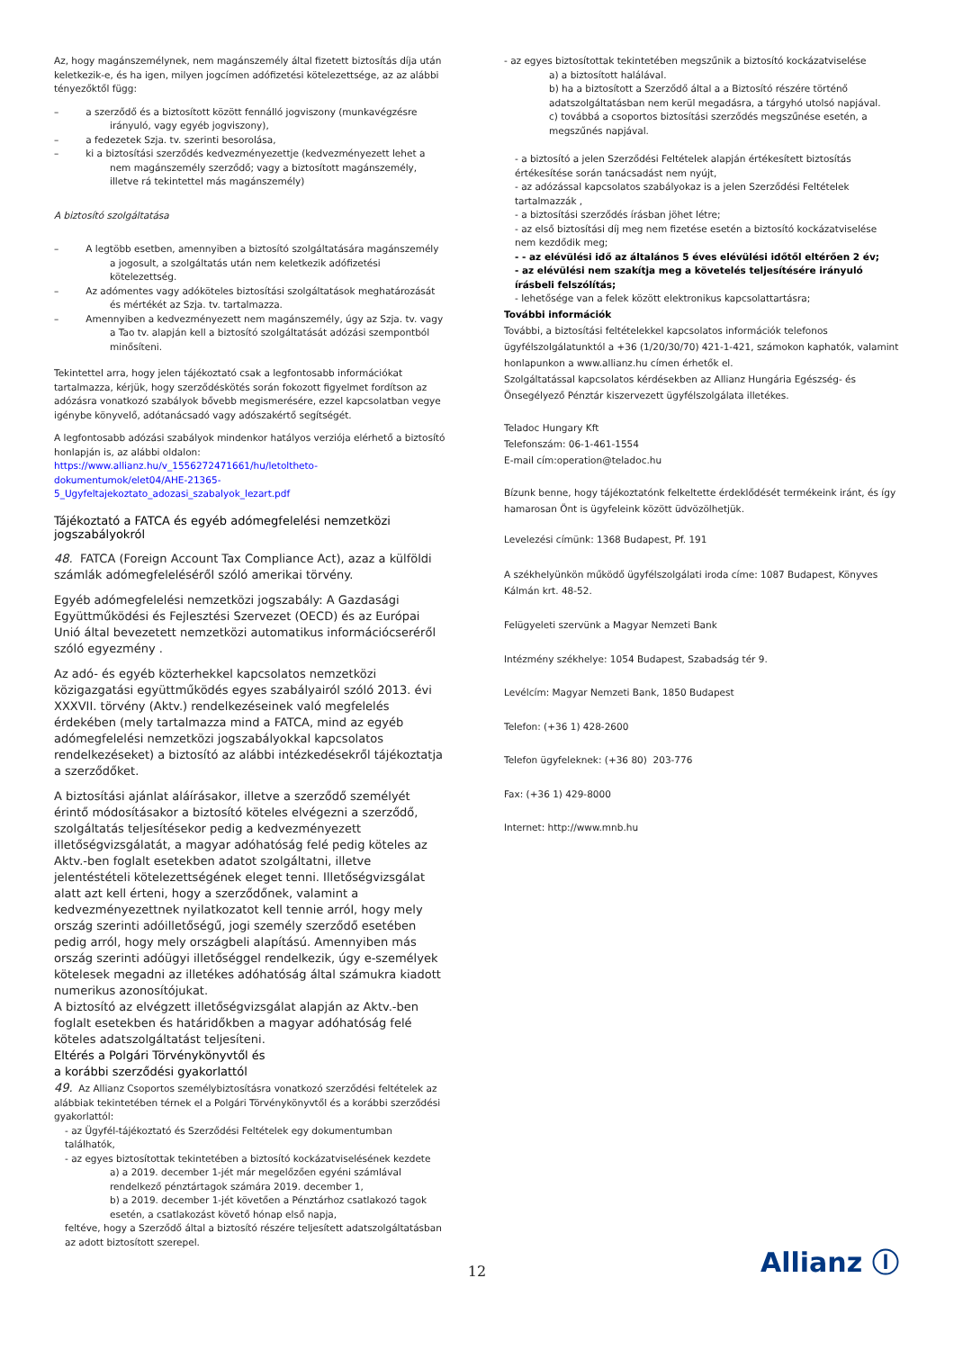Az, hogy magánszemélynek, nem magánszemély által fizetett biztosítás díja után keletkezik-e, és ha igen, milyen jogcímen adófizetési kötelezettsége, az az alábbi tényezőktől függ:
– a szerződő és a biztosított között fennálló jogviszony (munkavégzésre irányuló, vagy egyéb jogviszony),
– a fedezetek Szja. tv. szerinti besorolása,
– ki a biztosítási szerződés kedvezményezettje (kedvezményezett lehet a nem magánszemély szerződő; vagy a biztosított magánszemély, illetve rá tekintettel más magánszemély)
A biztosító szolgáltatása
– A legtöbb esetben, amennyiben a biztosító szolgáltatására magánszemély a jogosult, a szolgáltatás után nem keletkezik adófizetési kötelezettség.
– Az adómentes vagy adóköteles biztosítási szolgáltatások meghatározását és mértékét az Szja. tv. tartalmazza.
– Amennyiben a kedvezményezett nem magánszemély, úgy az Szja. tv. vagy a Tao tv. alapján kell a biztosító szolgáltatását adózási szempontból minősíteni.
Tekintettel arra, hogy jelen tájékoztató csak a legfontosabb információkat tartalmazza, kérjük, hogy szerződéskötés során fokozott figyelmet fordítson az adózásra vonatkozó szabályok bővebb megismerésére, ezzel kapcsolatban vegye igénybe könyvelő, adótanácsadó vagy adószakértő segítségét.
A legfontosabb adózási szabályok mindenkor hatályos verziója elérhető a biztosító honlapján is, az alábbi oldalon: https://www.allianz.hu/v_1556272471661/hu/letoltheto-dokumentumok/elet04/AHE-21365-5_Ugyfeltajekoztato_adozasi_szabalyok_lezart.pdf
Tájékoztató a FATCA és egyéb adómegfelelési nemzetközi jogszabályokról
48. FATCA (Foreign Account Tax Compliance Act), azaz a külföldi számlák adómegfeleléséről szóló amerikai törvény.
Egyéb adómegfelelési nemzetközi jogszabály: A Gazdasági Együttműködési és Fejlesztési Szervezet (OECD) és az Európai Unió által bevezetett nemzetközi automatikus információcseréről szóló egyezmény .
Az adó- és egyéb közterhekkel kapcsolatos nemzetközi közigazgatási együttműködés egyes szabályairól szóló 2013. évi XXXVII. törvény (Aktv.) rendelkezéseinek való megfelelés érdekében (mely tartalmazza mind a FATCA, mind az egyéb adómegfelelési nemzetközi jogszabályokkal kapcsolatos rendelkezéseket) a biztosító az alábbi intézkedésekről tájékoztatja a szerződőket.
A biztosítási ajánlat aláírásakor, illetve a szerződő személyét érintő módosításakor a biztosító köteles elvégezni a szerződő, szolgáltatás teljesítésekor pedig a kedvezményezett illetőségvizsgálatát, a magyar adóhatóság felé pedig köteles az Aktv.-ben foglalt esetekben adatot szolgáltatni, illetve jelentéstételi kötelezettségének eleget tenni. Illetőségvizsgálat alatt azt kell érteni, hogy a szerződőnek, valamint a kedvezményezettnek nyilatkozatot kell tennie arról, hogy mely ország szerinti adóilletőségű, jogi személy szerződő esetében pedig arról, hogy mely országbeli alapítású. Amennyiben más ország szerinti adóügyi illetőséggel rendelkezik, úgy e-személyek kötelesek megadni az illetékes adóhatóság által számukra kiadott numerikus azonosítójukat.
A biztosító az elvégzett illetőségvizsgálat alapján az Aktv.-ben foglalt esetekben és határidőkben a magyar adóhatóság felé köteles adatszolgáltatást teljesíteni.
Eltérés a Polgári Törvénykönyvtől és
a korábbi szerződési gyakorlattól
49. Az Allianz Csoportos személybiztosításra vonatkozó szerződési feltételek az alábbiak tekintetében térnek el a Polgári Törvénykönyvtől és a korábbi szerződési gyakorlattól:
- az Ügyfél-tájékoztató és Szerződési Feltételek egy dokumentumban találhatók,
- az egyes biztosítottak tekintetében a biztosító kockázatviselésének kezdete
a) a 2019. december 1-jét már megelőzően egyéni számlával rendelkező pénztártagok számára 2019. december 1,
b) a 2019. december 1-jét követően a Pénztárhoz csatlakozó tagok esetén, a csatlakozást követő hónap első napja,
feltéve, hogy a Szerződő által a biztosító részére teljesített adatszolgáltatásban az adott biztosított szerepel.
- az egyes biztosítottak tekintetében megszűnik a biztosító kockázatviselése
a) a biztosított halálával.
b) ha a biztosított a Szerződő által a a Biztosító részére történő adatszolgáltatásban nem kerül megadásra, a tárgyhó utolsó napjával.
c) továbbá a csoportos biztosítási szerződés megszűnése esetén, a megszűnés napjával.
- a biztosító a jelen Szerződési Feltételek alapján értékesített biztosítás értékesítése során tanácsadást nem nyújt,
- az adózással kapcsolatos szabályokaz is a jelen Szerződési Feltételek tartalmazzák ,
- a biztosítási szerződés írásban jöhet létre;
- az első biztosítási díj meg nem fizetése esetén a biztosító kockázatviselése nem kezdődik meg;
- - az elévülési idő az általános 5 éves elévülési időtől eltérően 2 év;
- az elévülési nem szakítja meg a követelés teljesítésére irányuló írásbeli felszólítás;
- lehetősége van a felek között elektronikus kapcsolattartásra;
További információk
További, a biztosítási feltételekkel kapcsolatos információk telefonos ügyfélszolgálatunktól a +36 (1/20/30/70) 421-1-421, számokon kaphatók, valamint honlapunkon a www.allianz.hu címen érhetők el.
Szolgáltatással kapcsolatos kérdésekben az Allianz Hungária Egészség- és Önsegélyező Pénztár kiszervezett ügyfélszolgálata illetékes.
Teladoc Hungary Kft
Telefonszám: 06-1-461-1554
E-mail cím:operation@teladoc.hu
Bízunk benne, hogy tájékoztatónk felkeltette érdeklődését termékeink iránt, és így hamarosan Önt is ügyfeleink között üdvözölhetjük.
Levelezési címünk: 1368 Budapest, Pf. 191
A székhelyünkön működő ügyfélszolgálati iroda címe: 1087 Budapest, Könyves Kálmán krt. 48-52.
Felügyeleti szervünk a Magyar Nemzeti Bank
Intézmény székhelye: 1054 Budapest, Szabadság tér 9.
Levélcím: Magyar Nemzeti Bank, 1850 Budapest
Telefon: (+36 1) 428-2600
Telefon ügyfeleknek: (+36 80) 203-776
Fax: (+36 1) 429-8000
Internet: http://www.mnb.hu
12 Allianz Ⓘ